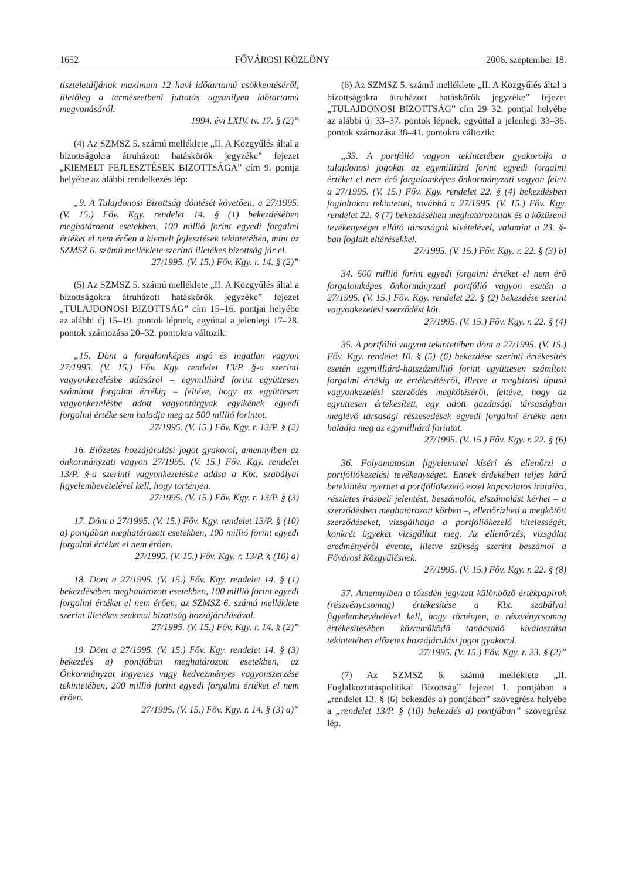1652 FŐVÁROSI KÖZLÖNY 2006. szeptember 18.
tiszteletdíjának maximum 12 havi időtartamú csökkentéséről, illetőleg a természetbeni juttatás ugyanilyen időtartamú megvonásáról.
1994. évi LXIV. tv. 17. § (2)”
(4) Az SZMSZ 5. számú melléklete „II. A Közgyűlés által a bizottságokra átruházott hatáskörök jegyzéke” fejezet „KIEMELT FEJLESZTÉSEK BIZOTTSÁGA” cím 9. pontja helyébe az alábbi rendelkezés lép:
„9. A Tulajdonosi Bizottság döntését követően, a 27/1995. (V. 15.) Főv. Kgy. rendelet 14. § (1) bekezdésében meghatározott esetekben, 100 millió forint egyedi forgalmi értéket el nem érően a kiemelt fejlesztések tekintetében, mint az SZMSZ 6. számú melléklete szerinti illetékes bizottság jár el.
27/1995. (V. 15.) Főv. Kgy. r. 14. § (2)”
(5) Az SZMSZ 5. számú melléklete „II. A Közgyűlés által a bizottságokra átruházott hatáskörök jegyzéke” fejezet „TULAJDONOSI BIZOTTSÁG” cím 15–16. pontjai helyébe az alábbi új 15–19. pontok lépnek, egyúttal a jelenlegi 17–28. pontok számozása 20–32. pontokra változik:
„15. Dönt a forgalomképes ingó és ingatlan vagyon 27/1995. (V. 15.) Főv. Kgy. rendelet 13/P. §-a szerinti vagyonkezelésbe adásáról – egymilliárd forint együttesen számított forgalmi értékig – feltéve, hogy az együttesen vagyonkezelésbe adott vagyontárgyak egyikének egyedi forgalmi értéke sem haladja meg az 500 millió forintot.
27/1995. (V. 15.) Főv. Kgy. r. 13/P. § (2)
16. Előzetes hozzájárulási jogot gyakorol, amennyiben az önkormányzati vagyon 27/1995. (V. 15.) Főv. Kgy. rendelet 13/P. §-a szerinti vagyonkezelésbe adása a Kbt. szabályai figyelembevételével kell, hogy történjen.
27/1995. (V. 15.) Főv. Kgy. r. 13/P. § (3)
17. Dönt a 27/1995. (V. 15.) Főv. Kgy. rendelet 13/P. § (10) a) pontjában meghatározott esetekben, 100 millió forint egyedi forgalmi értéket el nem érően.
27/1995. (V. 15.) Főv. Kgy. r. 13/P. § (10) a)
18. Dönt a 27/1995. (V. 15.) Főv. Kgy. rendelet 14. § (1) bekezdésében meghatározott esetekben, 100 millió forint egyedi forgalmi értéket el nem érően, az SZMSZ 6. számú melléklete szerint illetékes szakmai bizottság hozzájárulásával.
27/1995. (V. 15.) Főv. Kgy. r. 14. § (2)”
19. Dönt a 27/1995. (V. 15.) Főv. Kgy. rendelet 14. § (3) bekezdés a) pontjában meghatározott esetekben, az Önkormányzat ingyenes vagy kedvezményes vagyonszerzése tekintetében, 200 millió forint egyedi forgalmi értéket el nem érően.
27/1995. (V. 15.) Főv. Kgy. r. 14. § (3) a)”
(6) Az SZMSZ 5. számú melléklete „II. A Közgyűlés által a bizottságokra átruházott hatáskörök jegyzéke” fejezet „TULAJDONOSI BIZOTTSÁG” cím 29–32. pontjai helyébe az alábbi új 33–37. pontok lépnek, egyúttal a jelenlegi 33–36. pontok számozása 38–41. pontokra változik:
„33. A portfólió vagyon tekintetében gyakorolja a tulajdonosi jogokat az egymilliárd forint egyedi forgalmi értéket el nem érő forgalomképes önkormányzati vagyon felett a 27/1995. (V. 15.) Főv. Kgy. rendelet 22. § (4) bekezdésben foglaltakra tekintettel, továbbá a 27/1995. (V. 15.) Főv. Kgy. rendelet 22. § (7) bekezdésében meghatározottak és a közüzemi tevékenységet ellátó társaságok kivételével, valamint a 23. §-ban foglalt eltérésekkel.
27/1995. (V. 15.) Főv. Kgy. r. 22. § (3) b)
34. 500 millió forint egyedi forgalmi értéket el nem érő forgalomképes önkormányzati portfólió vagyon esetén a 27/1995. (V. 15.) Főv. Kgy. rendelet 22. § (2) bekezdése szerint vagyonkezelési szerződést köt.
27/1995. (V. 15.) Főv. Kgy. r. 22. § (4)
35. A portfólió vagyon tekintetében dönt a 27/1995. (V. 15.) Főv. Kgy. rendelet 10. § (5)–(6) bekezdése szerinti értékesítés esetén egymilliárd-hatszázmillió forint együttesen számított forgalmi értékig az értékesítésről, illetve a megbízási típusú vagyonkezelési szerződés megkötéséről, feltéve, hogy az együttesen értékesített, egy adott gazdasági társaságban meglévő társasági részesedések egyedi forgalmi értéke nem haladja meg az egymilliárd forintot.
27/1995. (V. 15.) Főv. Kgy. r. 22. § (6)
36. Folyamatosan figyelemmel kíséri és ellenőrzi a portfóliókezelési tevékenységet. Ennek érdekében teljes körű betekintést nyerhet a portfóliókezelő ezzel kapcsolatos irataiba, részletes írásbeli jelentést, beszámolót, elszámolást kérhet – a szerződésben meghatározott körben –, ellenőrizheti a megkötött szerződéseket, vizsgálhatja a portfóliókezelő hitelességét, konkrét ügyeket vizsgálhat meg. Az ellenőrzés, vizsgálat eredményéről évente, illetve szükség szerint beszámol a Fővárosi Közgyűlésnek.
27/1995. (V. 15.) Főv. Kgy. r. 22. § (8)
37. Amennyiben a tőzsdén jegyzett különböző értékpapírok (részvénycsomag) értékesítése a Kbt. szabályai figyelembevételével kell, hogy történjen, a részvénycsomag értékesítésében közreműködő tanácsadó kiválasztása tekintetében előzetes hozzájárulási jogot gyakorol.
27/1995. (V. 15.) Főv. Kgy. r. 23. § (2)”
(7) Az SZMSZ 6. számú melléklete „II. Foglalkoztatáspolitikai Bizottság” fejezet 1. pontjában a „rendelet 13. § (6) bekezdés a) pontjában” szövegrész helyébe a „rendelet 13/P. § (10) bekezdés a) pontjában” szövegrész lép.